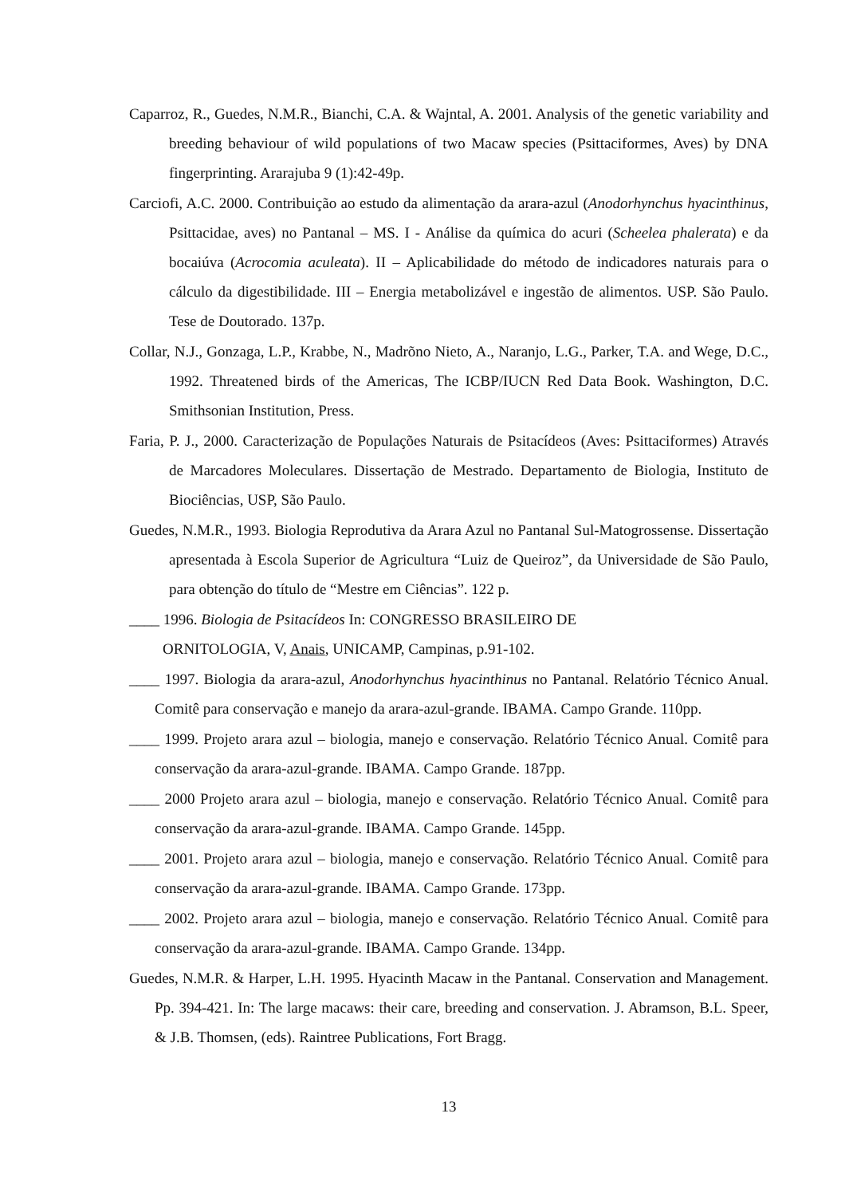Caparroz, R., Guedes, N.M.R., Bianchi, C.A. & Wajntal, A. 2001. Analysis of the genetic variability and breeding behaviour of wild populations of two Macaw species (Psittaciformes, Aves) by DNA fingerprinting. Ararajuba 9 (1):42-49p.
Carciofi, A.C. 2000. Contribuição ao estudo da alimentação da arara-azul (Anodorhynchus hyacinthinus, Psittacidae, aves) no Pantanal – MS. I - Análise da química do acuri (Scheelea phalerata) e da bocaiúva (Acrocomia aculeata). II – Aplicabilidade do método de indicadores naturais para o cálculo da digestibilidade. III – Energia metabolizável e ingestão de alimentos. USP. São Paulo. Tese de Doutorado. 137p.
Collar, N.J., Gonzaga, L.P., Krabbe, N., Madrõno Nieto, A., Naranjo, L.G., Parker, T.A. and Wege, D.C., 1992. Threatened birds of the Americas, The ICBP/IUCN Red Data Book. Washington, D.C. Smithsonian Institution, Press.
Faria, P. J., 2000. Caracterização de Populações Naturais de Psitacídeos (Aves: Psittaciformes) Através de Marcadores Moleculares. Dissertação de Mestrado. Departamento de Biologia, Instituto de Biociências, USP, São Paulo.
Guedes, N.M.R., 1993. Biologia Reprodutiva da Arara Azul no Pantanal Sul-Matogrossense. Dissertação apresentada à Escola Superior de Agricultura “Luiz de Queiroz”, da Universidade de São Paulo, para obtenção do título de “Mestre em Ciências”. 122 p.
____ 1996. Biologia de Psitacídeos In: CONGRESSO BRASILEIRO DE
ORNITOLOGIA, V, Anais, UNICAMP, Campinas, p.91-102.
____ 1997. Biologia da arara-azul, Anodorhynchus hyacinthinus no Pantanal. Relatório Técnico Anual. Comitê para conservação e manejo da arara-azul-grande. IBAMA. Campo Grande. 110pp.
____ 1999. Projeto arara azul – biologia, manejo e conservação. Relatório Técnico Anual. Comitê para conservação da arara-azul-grande. IBAMA. Campo Grande. 187pp.
____ 2000 Projeto arara azul – biologia, manejo e conservação. Relatório Técnico Anual. Comitê para conservação da arara-azul-grande. IBAMA. Campo Grande. 145pp.
____ 2001. Projeto arara azul – biologia, manejo e conservação. Relatório Técnico Anual. Comitê para conservação da arara-azul-grande. IBAMA. Campo Grande. 173pp.
____ 2002. Projeto arara azul – biologia, manejo e conservação. Relatório Técnico Anual. Comitê para conservação da arara-azul-grande. IBAMA. Campo Grande. 134pp.
Guedes, N.M.R. & Harper, L.H. 1995. Hyacinth Macaw in the Pantanal. Conservation and Management. Pp. 394-421. In: The large macaws: their care, breeding and conservation. J. Abramson, B.L. Speer, & J.B. Thomsen, (eds). Raintree Publications, Fort Bragg.
13